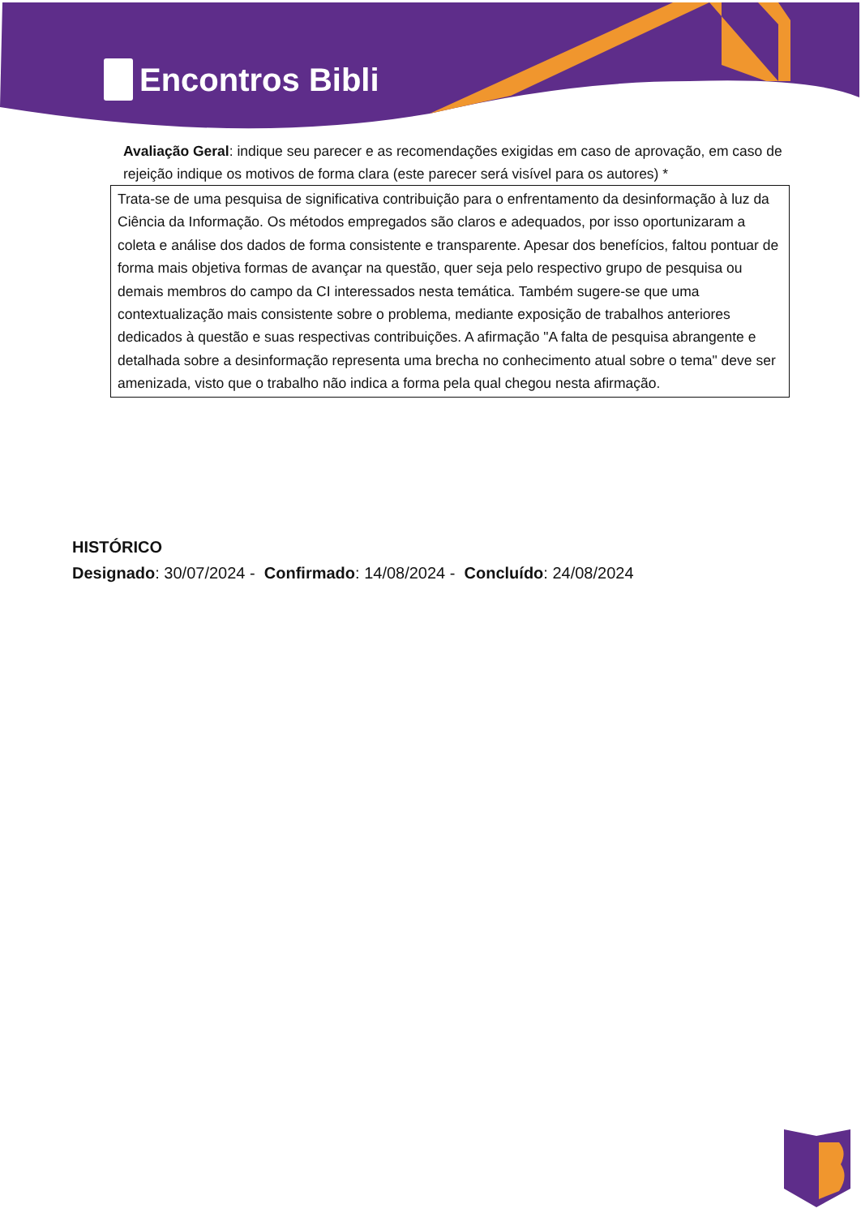Encontros Bibli
Avaliação Geral: indique seu parecer e as recomendações exigidas em caso de aprovação, em caso de rejeição indique os motivos de forma clara (este parecer será visível para os autores) *
Trata-se de uma pesquisa de significativa contribuição para o enfrentamento da desinformação à luz da Ciência da Informação. Os métodos empregados são claros e adequados, por isso oportunizaram a coleta e análise dos dados de forma consistente e transparente. Apesar dos benefícios, faltou pontuar de forma mais objetiva formas de avançar na questão, quer seja pelo respectivo grupo de pesquisa ou demais membros do campo da CI interessados nesta temática. Também sugere-se que uma contextualização mais consistente sobre o problema, mediante exposição de trabalhos anteriores dedicados à questão e suas respectivas contribuições. A afirmação "A falta de pesquisa abrangente e detalhada sobre a desinformação representa uma brecha no conhecimento atual sobre o tema" deve ser amenizada, visto que o trabalho não indica a forma pela qual chegou nesta afirmação.
HISTÓRICO
Designado: 30/07/2024 - Confirmado: 14/08/2024 - Concluído: 24/08/2024